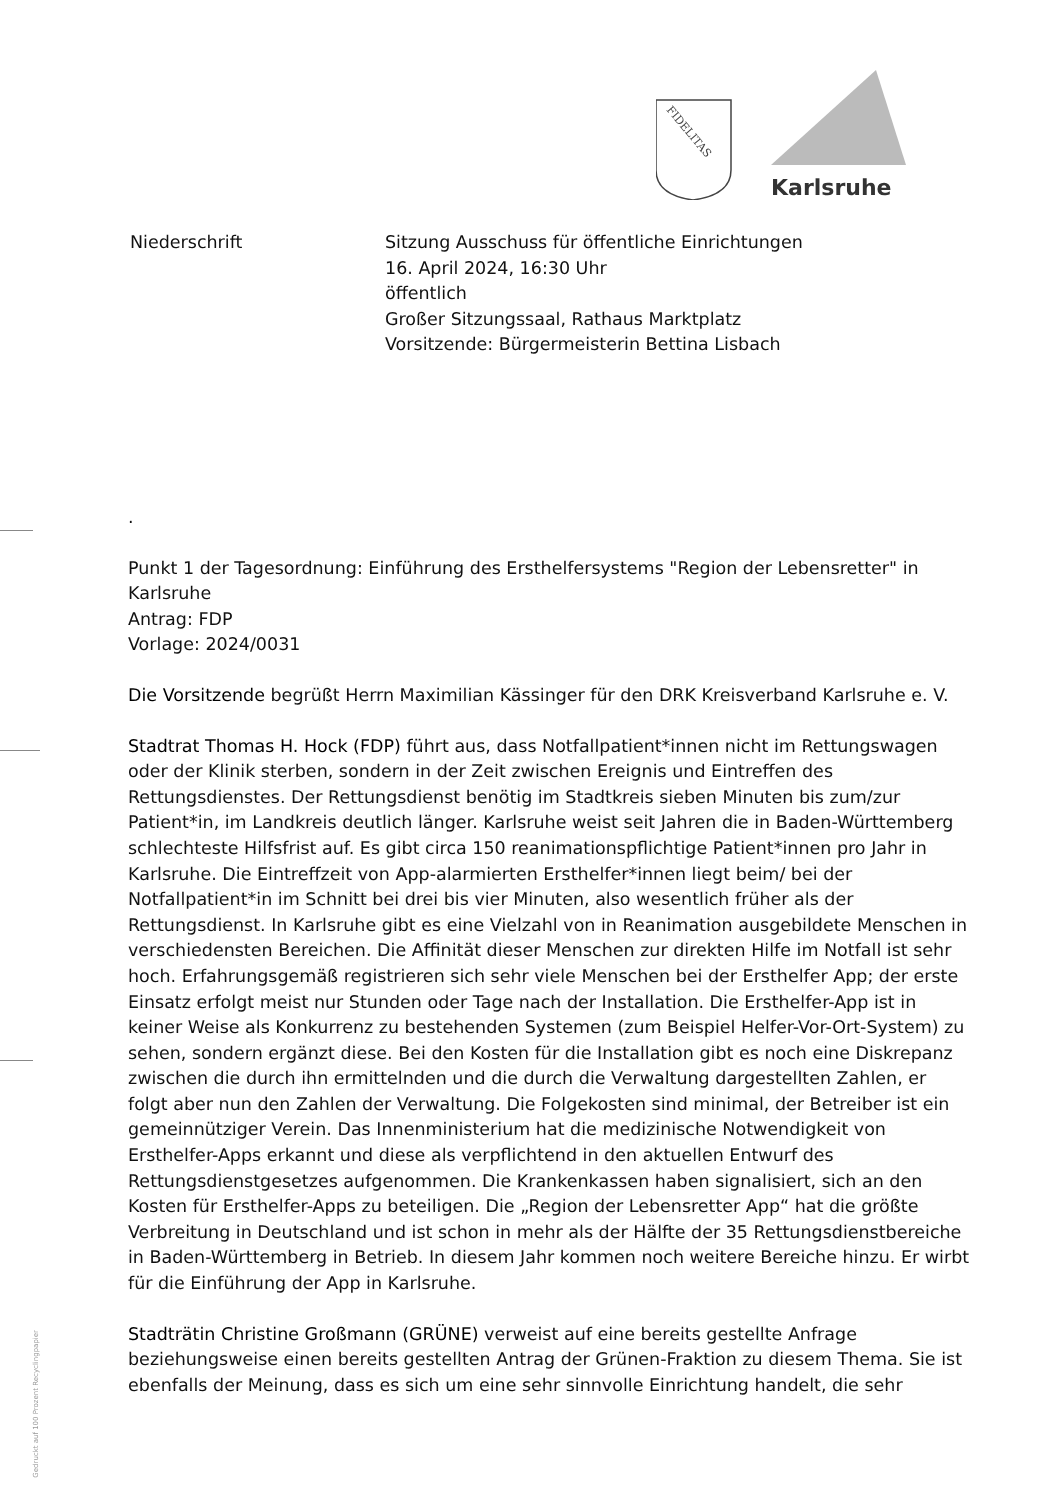FIDELITAS
Karlsruhe
Niederschrift Sitzung Ausschuss für öffentliche Einrichtungen
16. April 2024, 16:30 Uhr
öffentlich
Großer Sitzungssaal, Rathaus Marktplatz
Vorsitzende: Bürgermeisterin Bettina Lisbach
.
Punkt 1 der Tagesordnung: Einführung des Ersthelfersystems "Region der Lebensretter" in Karlsruhe
Antrag: FDP
Vorlage: 2024/0031
Die Vorsitzende begrüßt Herrn Maximilian Kässinger für den DRK Kreisverband Karlsruhe e. V.
Stadtrat Thomas H. Hock (FDP) führt aus, dass Notfallpatient*innen nicht im Rettungswagen oder der Klinik sterben, sondern in der Zeit zwischen Ereignis und Eintreffen des Rettungsdienstes. Der Rettungsdienst benötig im Stadtkreis sieben Minuten bis zum/zur Patient*in, im Landkreis deutlich länger. Karlsruhe weist seit Jahren die in Baden-Württemberg schlechteste Hilfsfrist auf. Es gibt circa 150 reanimationspflichtige Patient*innen pro Jahr in Karlsruhe. Die Eintreffzeit von App-alarmierten Ersthelfer*innen liegt beim/ bei der Notfallpatient*in im Schnitt bei drei bis vier Minuten, also wesentlich früher als der Rettungsdienst. In Karlsruhe gibt es eine Vielzahl von in Reanimation ausgebildete Menschen in verschiedensten Bereichen. Die Affinität dieser Menschen zur direkten Hilfe im Notfall ist sehr hoch. Erfahrungsgemäß registrieren sich sehr viele Menschen bei der Ersthelfer App; der erste Einsatz erfolgt meist nur Stunden oder Tage nach der Installation. Die Ersthelfer-App ist in keiner Weise als Konkurrenz zu bestehenden Systemen (zum Beispiel Helfer-Vor-Ort-System) zu sehen, sondern ergänzt diese. Bei den Kosten für die Installation gibt es noch eine Diskrepanz zwischen die durch ihn ermittelnden und die durch die Verwaltung dargestellten Zahlen, er folgt aber nun den Zahlen der Verwaltung. Die Folgekosten sind minimal, der Betreiber ist ein gemeinnütziger Verein. Das Innenministerium hat die medizinische Notwendigkeit von Ersthelfer-Apps erkannt und diese als verpflichtend in den aktuellen Entwurf des Rettungsdienstgesetzes aufgenommen. Die Krankenkassen haben signalisiert, sich an den Kosten für Ersthelfer-Apps zu beteiligen. Die „Region der Lebensretter App“ hat die größte Verbreitung in Deutschland und ist schon in mehr als der Hälfte der 35 Rettungsdienstbereiche in Baden-Württemberg in Betrieb. In diesem Jahr kommen noch weitere Bereiche hinzu. Er wirbt für die Einführung der App in Karlsruhe.
Stadträtin Christine Großmann (GRÜNE) verweist auf eine bereits gestellte Anfrage beziehungsweise einen bereits gestellten Antrag der Grünen-Fraktion zu diesem Thema. Sie ist ebenfalls der Meinung, dass es sich um eine sehr sinnvolle Einrichtung handelt, die sehr
Gedruckt auf 100 Prozent Recyclingpapier